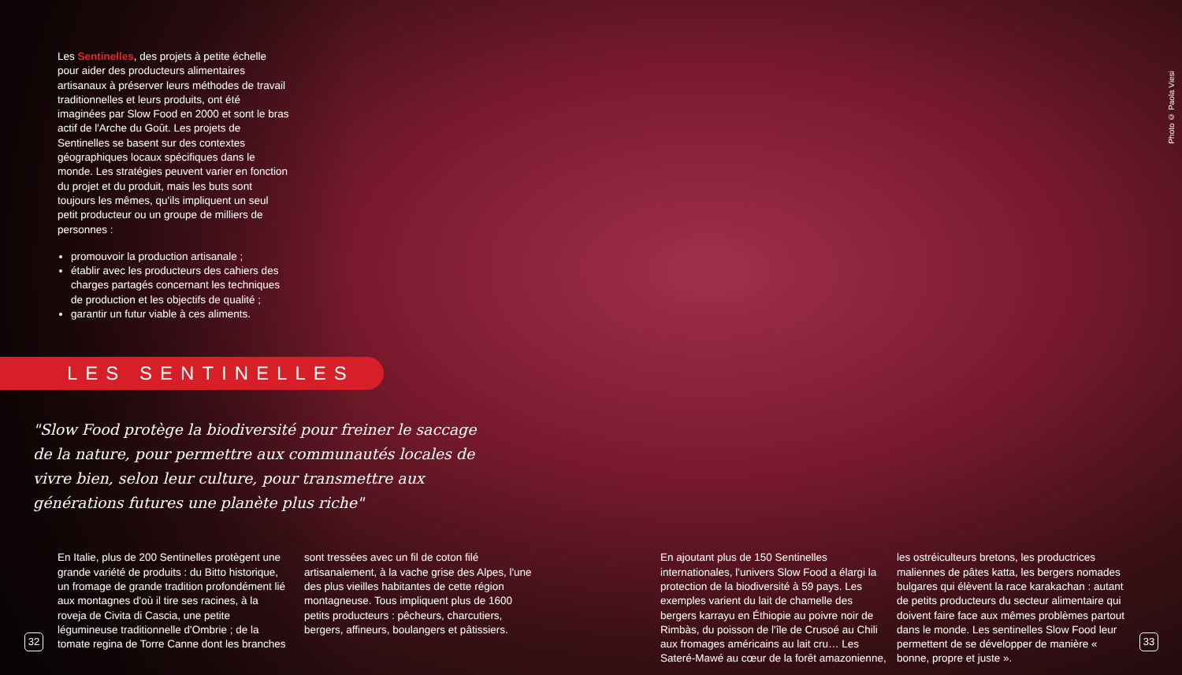Photo © Paola Viesi
Les Sentinelles, des projets à petite échelle pour aider des producteurs alimentaires artisanaux à préserver leurs méthodes de travail traditionnelles et leurs produits, ont été imaginées par Slow Food en 2000 et sont le bras actif de l'Arche du Goût. Les projets de Sentinelles se basent sur des contextes géographiques locaux spécifiques dans le monde. Les stratégies peuvent varier en fonction du projet et du produit, mais les buts sont toujours les mêmes, qu'ils impliquent un seul petit producteur ou un groupe de milliers de personnes :
promouvoir la production artisanale ;
établir avec les producteurs des cahiers des charges partagés concernant les techniques de production et les objectifs de qualité ;
garantir un futur viable à ces aliments.
LES SENTINELLES
"Slow Food protège la biodiversité pour freiner le saccage de la nature, pour permettre aux communautés locales de vivre bien, selon leur culture, pour transmettre aux générations futures une planète plus riche"
En Italie, plus de 200 Sentinelles protègent une grande variété de produits : du Bitto historique, un fromage de grande tradition profondément lié aux montagnes d'où il tire ses racines, à la roveja de Civita di Cascia, une petite légumineuse traditionnelle d'Ombrie ; de la tomate regina de Torre Canne dont les branches
sont tressées avec un fil de coton filé artisanalement, à la vache grise des Alpes, l'une des plus vieilles habitantes de cette région montagneuse. Tous impliquent plus de 1600 petits producteurs : pêcheurs, charcutiers, bergers, affineurs, boulangers et pâtissiers.
En ajoutant plus de 150 Sentinelles internationales, l'univers Slow Food a élargi la protection de la biodiversité à 59 pays. Les exemples varient du lait de chamelle des bergers karrayu en Éthiopie au poivre noir de Rimbàs, du poisson de l'île de Crusoé au Chili aux fromages américains au lait cru… Les Sateré-Mawé au cœur de la forêt amazonienne,
les ostréiculteurs bretons, les productrices maliennes de pâtes katta, les bergers nomades bulgares qui élèvent la race karakachan : autant de petits producteurs du secteur alimentaire qui doivent faire face aux mêmes problèmes partout dans le monde. Les sentinelles Slow Food leur permettent de se développer de manière « bonne, propre et juste ».
32 33